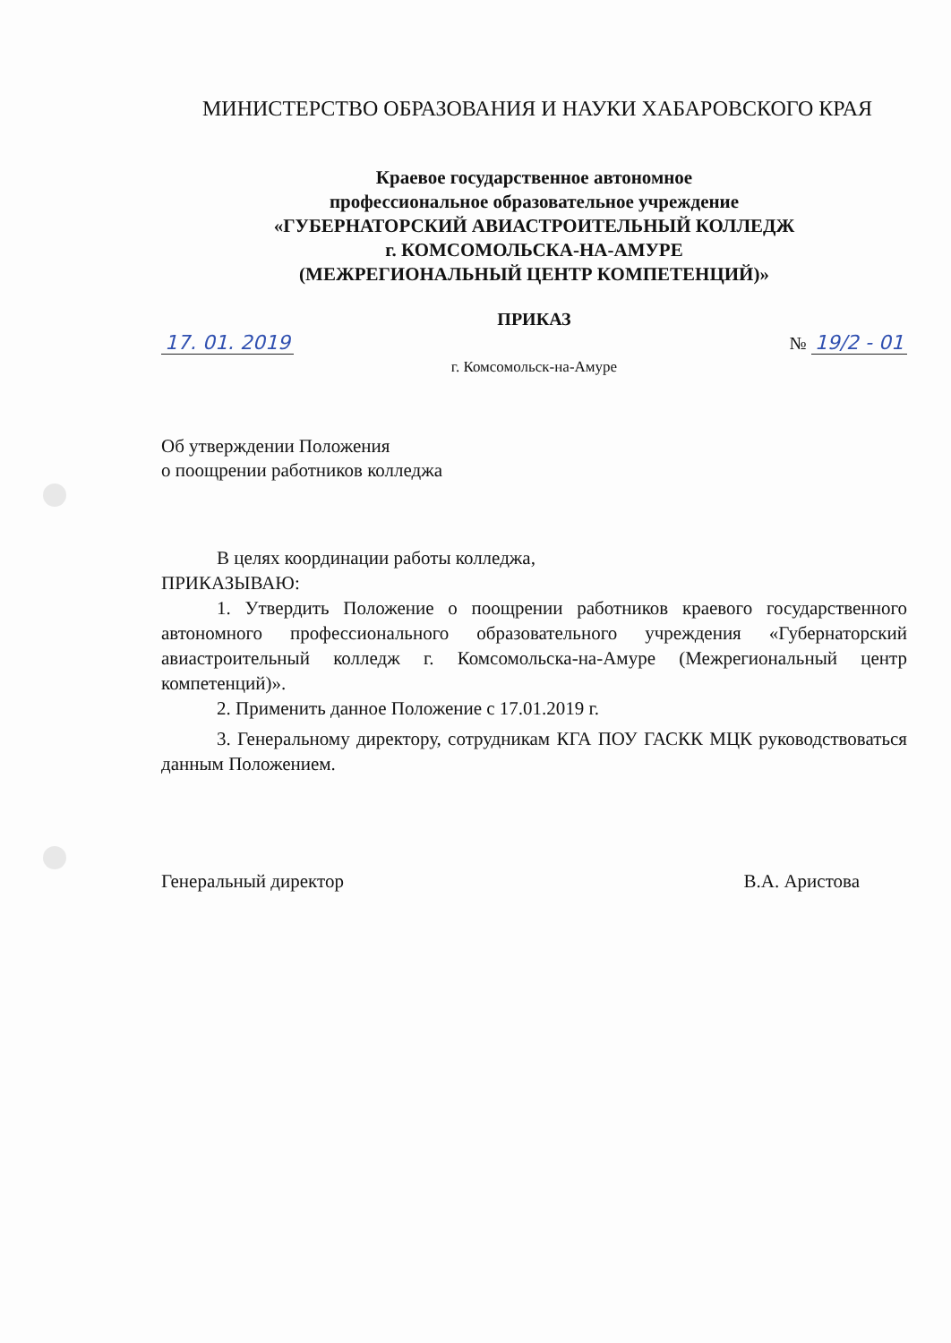МИНИСТЕРСТВО ОБРАЗОВАНИЯ И НАУКИ ХАБАРОВСКОГО КРАЯ
Краевое государственное автономное
профессиональное образовательное учреждение
«ГУБЕРНАТОРСКИЙ АВИАСТРОИТЕЛЬНЫЙ КОЛЛЕДЖ
г. КОМСОМОЛЬСКА-НА-АМУРЕ
(МЕЖРЕГИОНАЛЬНЫЙ ЦЕНТР КОМПЕТЕНЦИЙ)»
ПРИКАЗ
17. 01. 2019 № 19/2 - 01
г. Комсомольск-на-Амуре
Об утверждении Положения
о поощрении работников колледжа
В целях координации работы колледжа,
ПРИКАЗЫВАЮ:
1. Утвердить Положение о поощрении работников краевого государственного автономного профессионального образовательного учреждения «Губернаторский авиастроительный колледж г. Комсомольска-на-Амуре (Межрегиональный центр компетенций)».
2. Применить данное Положение с 17.01.2019 г.
3. Генеральному директору, сотрудникам КГА ПОУ ГАСКК МЦК руководствоваться данным Положением.
Генеральный директор В.А. Аристова